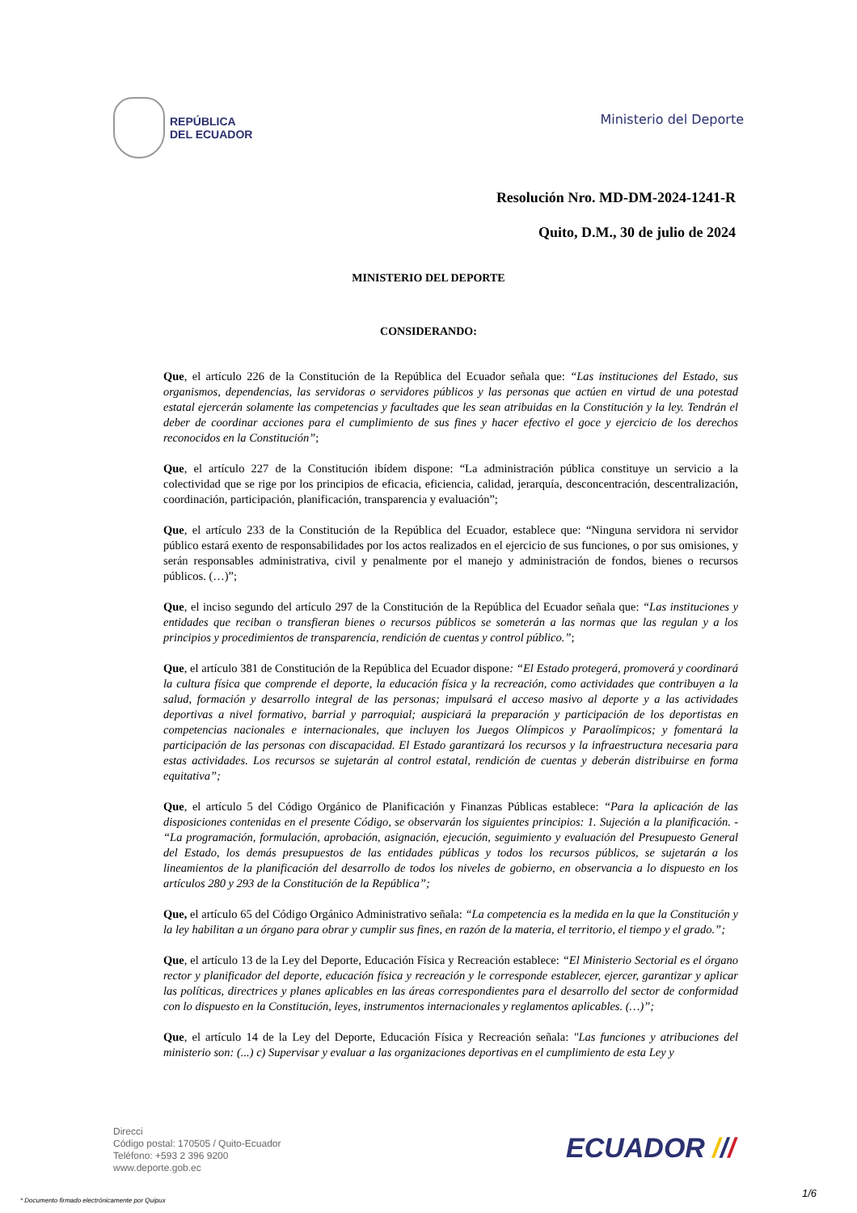REPÚBLICA
DEL ECUADOR
Ministerio del Deporte
Resolución Nro. MD-DM-2024-1241-R
Quito, D.M., 30 de julio de 2024
MINISTERIO DEL DEPORTE
CONSIDERANDO:
Que, el artículo 226 de la Constitución de la República del Ecuador señala que: “Las instituciones del Estado, sus organismos, dependencias, las servidoras o servidores públicos y las personas que actúen en virtud de una potestad estatal ejercerán solamente las competencias y facultades que les sean atribuidas en la Constitución y la ley. Tendrán el deber de coordinar acciones para el cumplimiento de sus fines y hacer efectivo el goce y ejercicio de los derechos reconocidos en la Constitución”;
Que, el artículo 227 de la Constitución ibídem dispone: “La administración pública constituye un servicio a la colectividad que se rige por los principios de eficacia, eficiencia, calidad, jerarquía, desconcentración, descentralización, coordinación, participación, planificación, transparencia y evaluación”;
Que, el artículo 233 de la Constitución de la República del Ecuador, establece que: “Ninguna servidora ni servidor público estará exento de responsabilidades por los actos realizados en el ejercicio de sus funciones, o por sus omisiones, y serán responsables administrativa, civil y penalmente por el manejo y administración de fondos, bienes o recursos públicos. (…)”;
Que, el inciso segundo del artículo 297 de la Constitución de la República del Ecuador señala que: “Las instituciones y entidades que reciban o transfieran bienes o recursos públicos se someterán a las normas que las regulan y a los principios y procedimientos de transparencia, rendición de cuentas y control público.”;
Que, el artículo 381 de Constitución de la República del Ecuador dispone: “El Estado protegerá, promoverá y coordinará la cultura física que comprende el deporte, la educación física y la recreación, como actividades que contribuyen a la salud, formación y desarrollo integral de las personas; impulsará el acceso masivo al deporte y a las actividades deportivas a nivel formativo, barrial y parroquial; auspiciará la preparación y participación de los deportistas en competencias nacionales e internacionales, que incluyen los Juegos Olímpicos y Paraolímpicos; y fomentará la participación de las personas con discapacidad. El Estado garantizará los recursos y la infraestructura necesaria para estas actividades. Los recursos se sujetarán al control estatal, rendición de cuentas y deberán distribuirse en forma equitativa”;
Que, el artículo 5 del Código Orgánico de Planificación y Finanzas Públicas establece: “Para la aplicación de las disposiciones contenidas en el presente Código, se observarán los siguientes principios: 1. Sujeción a la planificación. - “La programación, formulación, aprobación, asignación, ejecución, seguimiento y evaluación del Presupuesto General del Estado, los demás presupuestos de las entidades públicas y todos los recursos públicos, se sujetarán a los lineamientos de la planificación del desarrollo de todos los niveles de gobierno, en observancia a lo dispuesto en los artículos 280 y 293 de la Constitución de la República”;
Que, el artículo 65 del Código Orgánico Administrativo señala: “La competencia es la medida en la que la Constitución y la ley habilitan a un órgano para obrar y cumplir sus fines, en razón de la materia, el territorio, el tiempo y el grado.”;
Que, el artículo 13 de la Ley del Deporte, Educación Física y Recreación establece: “El Ministerio Sectorial es el órgano rector y planificador del deporte, educación física y recreación y le corresponde establecer, ejercer, garantizar y aplicar las políticas, directrices y planes aplicables en las áreas correspondientes para el desarrollo del sector de conformidad con lo dispuesto en la Constitución, leyes, instrumentos internacionales y reglamentos aplicables. (…)”;
Que, el artículo 14 de la Ley del Deporte, Educación Física y Recreación señala: "Las funciones y atribuciones del ministerio son: (...) c) Supervisar y evaluar a las organizaciones deportivas en el cumplimiento de esta Ley y
Direcci
Código postal: 170505 / Quito-Ecuador
Teléfono: +593 2 396 9200
www.deporte.gob.ec
ECUADOR ///
1/6
* Documento firmado electrónicamente por Quipux